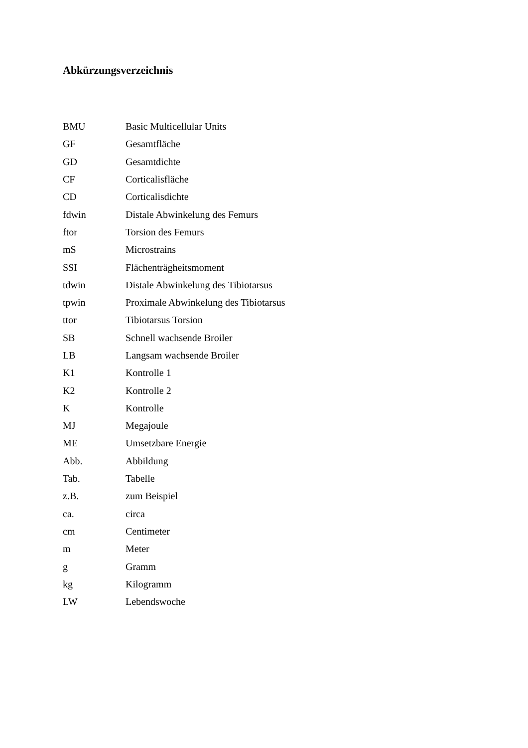Abkürzungsverzeichnis
| BMU | Basic Multicellular Units |
| GF | Gesamtfläche |
| GD | Gesamtdichte |
| CF | Corticalisfläche |
| CD | Corticalisdichte |
| fdwin | Distale Abwinkelung des Femurs |
| ftor | Torsion des Femurs |
| mS | Microstrains |
| SSI | Flächenträgheitsmoment |
| tdwin | Distale Abwinkelung des Tibiotarsus |
| tpwin | Proximale Abwinkelung des Tibiotarsus |
| ttor | Tibiotarsus Torsion |
| SB | Schnell wachsende Broiler |
| LB | Langsam wachsende Broiler |
| K1 | Kontrolle 1 |
| K2 | Kontrolle 2 |
| K | Kontrolle |
| MJ | Megajoule |
| ME | Umsetzbare Energie |
| Abb. | Abbildung |
| Tab. | Tabelle |
| z.B. | zum Beispiel |
| ca. | circa |
| cm | Centimeter |
| m | Meter |
| g | Gramm |
| kg | Kilogramm |
| LW | Lebendswoche |